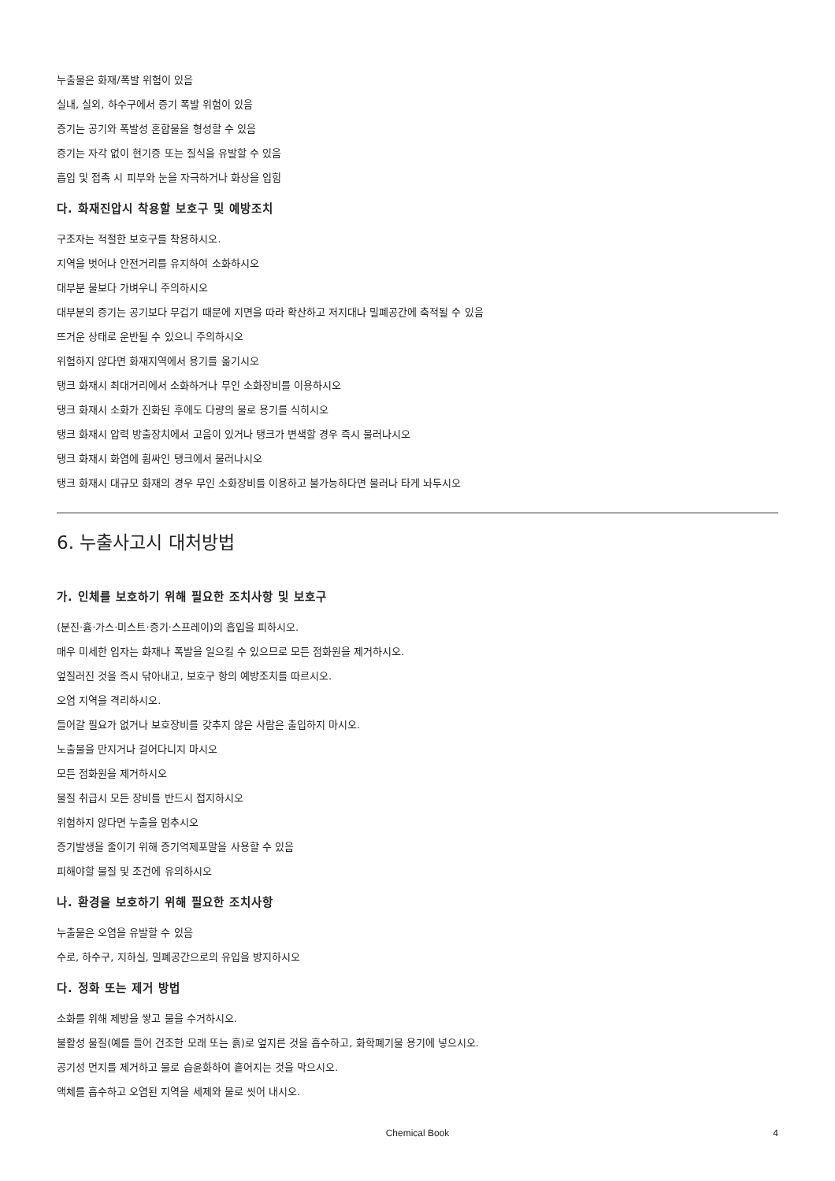누출물은 화재/폭발 위험이 있음
실내, 실외, 하수구에서 증기 폭발 위험이 있음
증기는 공기와 폭발성 혼합물을 형성할 수 있음
증기는 자각 없이 현기증 또는 질식을 유발할 수 있음
흡입 및 접촉 시 피부와 눈을 자극하거나 화상을 입힘
다. 화재진압시 착용할 보호구 및 예방조치
구조자는 적절한 보호구를 착용하시오.
지역을 벗어나 안전거리를 유지하여 소화하시오
대부분 물보다 가벼우니 주의하시오
대부분의 증기는 공기보다 무겁기 때문에 지면을 따라 확산하고 저지대나 밀폐공간에 축적될 수 있음
뜨거운 상태로 운반될 수 있으니 주의하시오
위험하지 않다면 화재지역에서 용기를 옮기시오
탱크 화재시 최대거리에서 소화하거나 무인 소화장비를 이용하시오
탱크 화재시 소화가 진화된 후에도 다량의 물로 용기를 식히시오
탱크 화재시 압력 방출장치에서 고음이 있거나 탱크가 변색할 경우 즉시 물러나시오
탱크 화재시 화염에 휩싸인 탱크에서 물러나시오
탱크 화재시 대규모 화재의 경우 무인 소화장비를 이용하고 불가능하다면 물러나 타게 놔두시오
6. 누출사고시 대처방법
가. 인체를 보호하기 위해 필요한 조치사항 및 보호구
(분진·흄·가스·미스트·증기·스프레이)의 흡입을 피하시오.
매우 미세한 입자는 화재나 폭발을 일으킬 수 있으므로 모든 점화원을 제거하시오.
엎질러진 것을 즉시 닦아내고, 보호구 항의 예방조치를 따르시오.
오염 지역을 격리하시오.
들어갈 필요가 없거나 보호장비를 갖추지 않은 사람은 출입하지 마시오.
노출물을 만지거나 걸어다니지 마시오
모든 점화원을 제거하시오
물질 취급시 모든 장비를 반드시 접지하시오
위험하지 않다면 누출을 멈추시오
증기발생을 줄이기 위해 증기억제포말을 사용할 수 있음
피해야할 물질 및 조건에 유의하시오
나. 환경을 보호하기 위해 필요한 조치사항
누출물은 오염을 유발할 수 있음
수로, 하수구, 지하실, 밀폐공간으로의 유입을 방지하시오
다. 정화 또는 제거 방법
소화를 위해 제방을 쌓고 물을 수거하시오.
불활성 물질(예를 들어 건조한 모래 또는 흙)로 엎지른 것을 흡수하고, 화학폐기물 용기에 넣으시오.
공기성 먼지를 제거하고 물로 습윤화하여 흩어지는 것을 막으시오.
액체를 흡수하고 오염된 지역을 세제와 물로 씻어 내시오.
Chemical Book
4